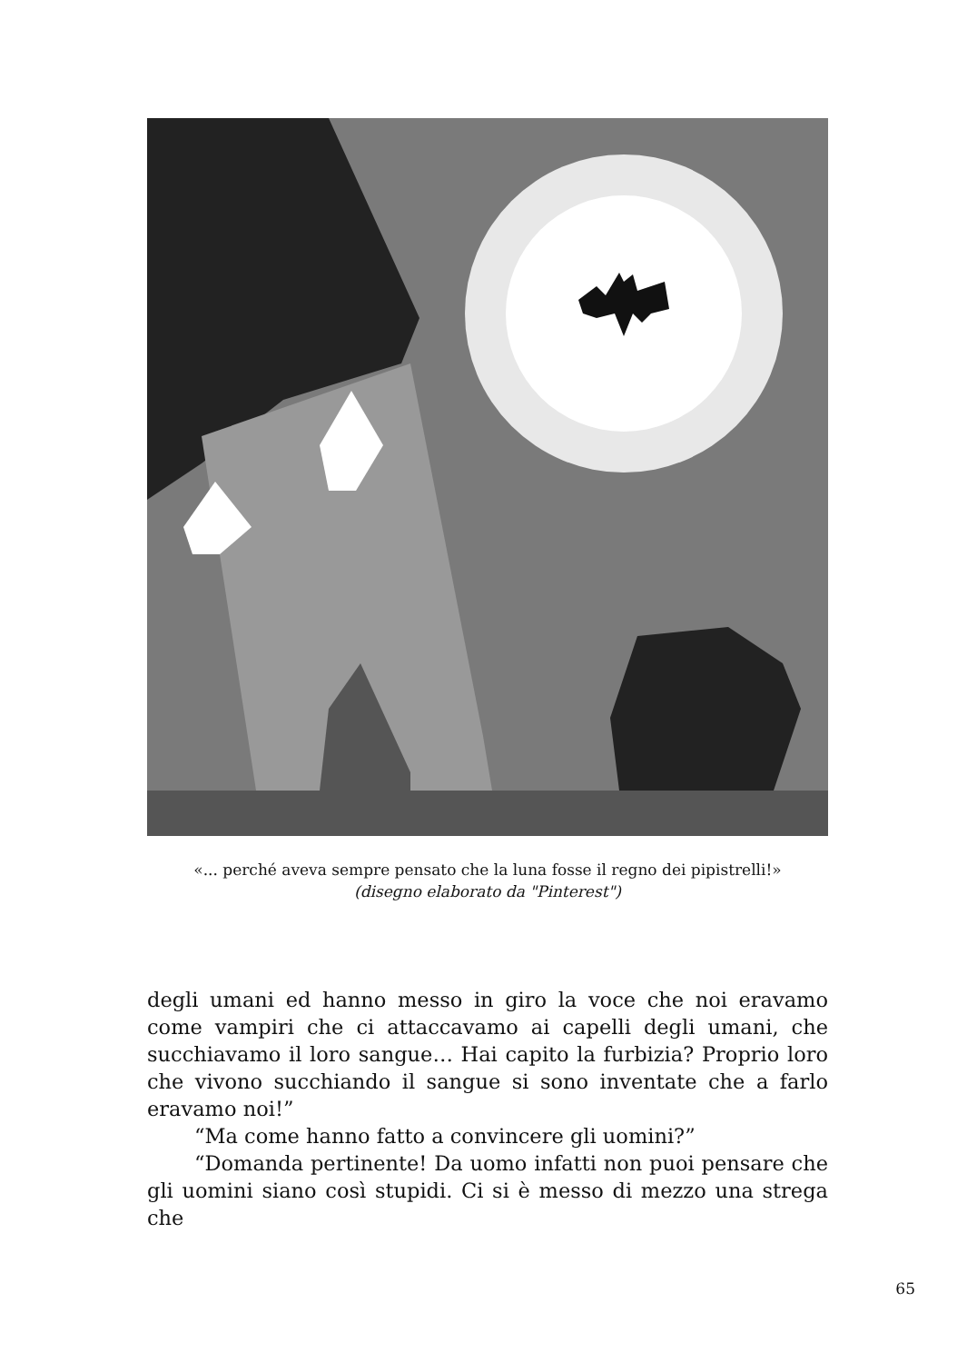«... perché aveva sempre pensato che la luna fosse il regno dei pipistrelli!»
(disegno elaborato da "Pinterest")
degli umani ed hanno messo in giro la voce che noi eravamo come vampiri che ci attaccavamo ai capelli degli umani, che succhiavamo il loro sangue… Hai capito la furbizia? Proprio loro che vivono succhiando il sangue si sono inventate che a farlo eravamo noi!”
“Ma come hanno fatto a convincere gli uomini?”
“Domanda pertinente! Da uomo infatti non puoi pensare che gli uomini siano così stupidi. Ci si è messo di mezzo una strega che
65